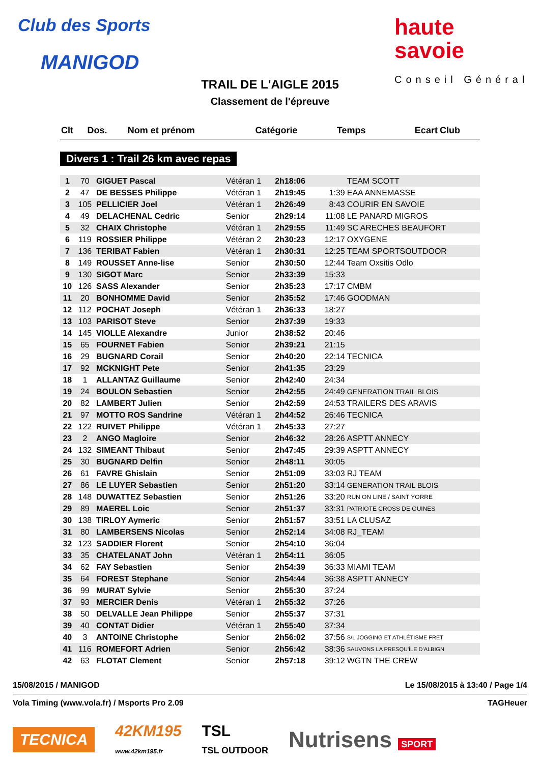Club des Sports
MANIGOD
haute
savoie
Conseil Général
TRAIL DE L'AIGLE 2015
Classement de l'épreuve
| Clt | Dos. | Nom et prénom | Catégorie | Temps | Ecart | Club |
| --- | --- | --- | --- | --- | --- | --- |
Divers 1 : Trail 26 km avec repas
| 1 | 70 | GIGUET Pascal | Vétéran 1 | 2h18:06 | | TEAM SCOTT |
| 2 | 47 | DE BESSES Philippe | Vétéran 1 | 2h19:45 | 1:39 | EAA ANNEMASSE |
| 3 | 105 | PELLICIER Joel | Vétéran 1 | 2h26:49 | 8:43 | COURIR EN SAVOIE |
| 4 | 49 | DELACHENAL Cedric | Senior | 2h29:14 | 11:08 | LE PANARD MIGROS |
| 5 | 32 | CHAIX Christophe | Vétéran 1 | 2h29:55 | 11:49 | SC ARECHES BEAUFORT |
| 6 | 119 | ROSSIER Philippe | Vétéran 2 | 2h30:23 | 12:17 | OXYGENE |
| 7 | 136 | TERIBAT Fabien | Vétéran 1 | 2h30:31 | 12:25 | TEAM SPORTSOUTDOOR |
| 8 | 149 | ROUSSET Anne-lise | Senior | 2h30:50 | 12:44 | Team Oxsitis Odlo |
| 9 | 130 | SIGOT Marc | Senior | 2h33:39 | 15:33 | |
| 10 | 126 | SASS Alexander | Senior | 2h35:23 | 17:17 | CMBM |
| 11 | 20 | BONHOMME David | Senior | 2h35:52 | 17:46 | GOODMAN |
| 12 | 112 | POCHAT Joseph | Vétéran 1 | 2h36:33 | 18:27 | |
| 13 | 103 | PARISOT Steve | Senior | 2h37:39 | 19:33 | |
| 14 | 145 | VIOLLE Alexandre | Junior | 2h38:52 | 20:46 | |
| 15 | 65 | FOURNET Fabien | Senior | 2h39:21 | 21:15 | |
| 16 | 29 | BUGNARD Corail | Senior | 2h40:20 | 22:14 | TECNICA |
| 17 | 92 | MCKNIGHT Pete | Senior | 2h41:35 | 23:29 | |
| 18 | 1 | ALLANTAZ Guillaume | Senior | 2h42:40 | 24:34 | |
| 19 | 24 | BOULON Sebastien | Senior | 2h42:55 | 24:49 | GENERATION TRAIL BLOIS |
| 20 | 82 | LAMBERT Julien | Senior | 2h42:59 | 24:53 | TRAILERS DES ARAVIS |
| 21 | 97 | MOTTO ROS Sandrine | Vétéran 1 | 2h44:52 | 26:46 | TECNICA |
| 22 | 122 | RUIVET Philippe | Vétéran 1 | 2h45:33 | 27:27 | |
| 23 | 2 | ANGO Magloire | Senior | 2h46:32 | 28:26 | ASPTT ANNECY |
| 24 | 132 | SIMEANT Thibaut | Senior | 2h47:45 | 29:39 | ASPTT ANNECY |
| 25 | 30 | BUGNARD Delfin | Senior | 2h48:11 | 30:05 | |
| 26 | 61 | FAVRE Ghislain | Senior | 2h51:09 | 33:03 | RJ TEAM |
| 27 | 86 | LE LUYER Sebastien | Senior | 2h51:20 | 33:14 | GENERATION TRAIL BLOIS |
| 28 | 148 | DUWATTEZ Sebastien | Senior | 2h51:26 | 33:20 | RUN ON LINE / SAINT YORRE |
| 29 | 89 | MAEREL Loic | Senior | 2h51:37 | 33:31 | PATRIOTE CROSS DE GUINES |
| 30 | 138 | TIRLOY Aymeric | Senior | 2h51:57 | 33:51 | LA CLUSAZ |
| 31 | 80 | LAMBERSENS Nicolas | Senior | 2h52:14 | 34:08 | RJ_TEAM |
| 32 | 123 | SADDIER Florent | Senior | 2h54:10 | 36:04 | |
| 33 | 35 | CHATELANAT John | Vétéran 1 | 2h54:11 | 36:05 | |
| 34 | 62 | FAY Sebastien | Senior | 2h54:39 | 36:33 | MIAMI TEAM |
| 35 | 64 | FOREST Stephane | Senior | 2h54:44 | 36:38 | ASPTT ANNECY |
| 36 | 99 | MURAT Sylvie | Senior | 2h55:30 | 37:24 | |
| 37 | 93 | MERCIER Denis | Vétéran 1 | 2h55:32 | 37:26 | |
| 38 | 50 | DELVALLE Jean Philippe | Senior | 2h55:37 | 37:31 | |
| 39 | 40 | CONTAT Didier | Vétéran 1 | 2h55:40 | 37:34 | |
| 40 | 3 | ANTOINE Christophe | Senior | 2h56:02 | 37:56 | S/L JOGGING ET ATHLÉTISME FRET |
| 41 | 116 | ROMEFORT Adrien | Senior | 2h56:42 | 38:36 | SAUVONS LA PRESQU'ÎLE D'ALBIGN |
| 42 | 63 | FLOTAT Clement | Senior | 2h57:18 | 39:12 | WGTN THE CREW |
15/08/2015 / MANIGOD Le 15/08/2015 à 13:40 / Page 1/4
Vola Timing (www.vola.fr) / Msports Pro 2.09 TAGHeuer
TECNICA 42KM195
www.42km195.fr TSL
TSL OUTDOOR Nutrisens SPORT